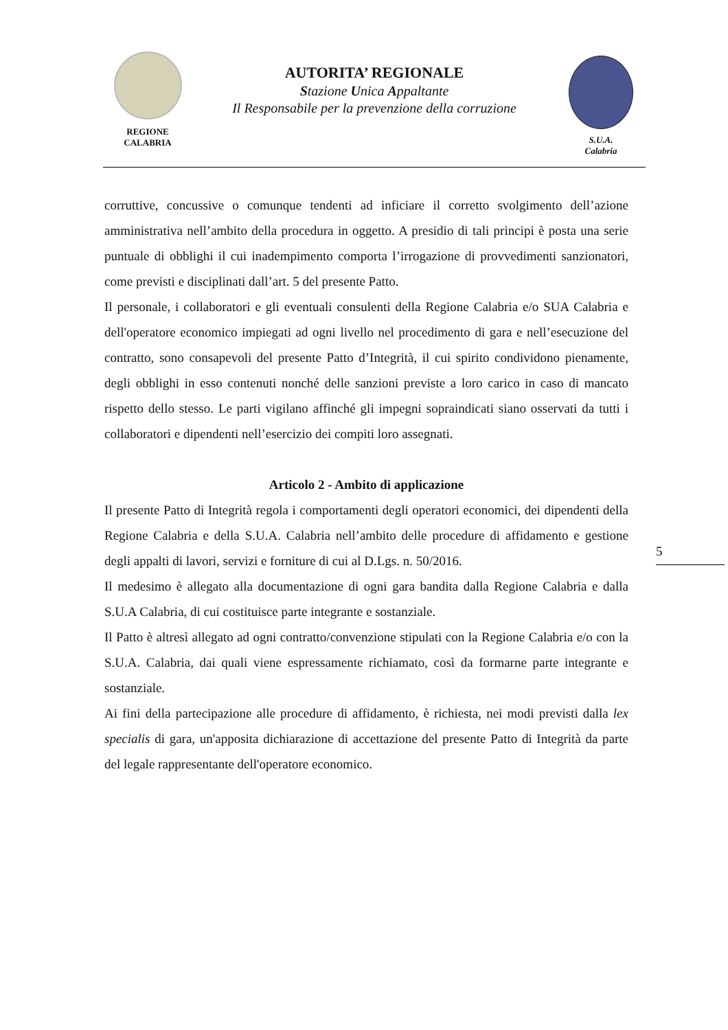REGIONE
CALABRIA
AUTORITA’ REGIONALE
Stazione Unica Appaltante
Il Responsabile per la prevenzione della corruzione
S.U.A.
Calabria
corruttive, concussive o comunque tendenti ad inficiare il corretto svolgimento dell’azione amministrativa nell’ambito della procedura in oggetto. A presidio di tali principi è posta una serie puntuale di obblighi il cui inadempimento comporta l’irrogazione di provvedimenti sanzionatori, come previsti e disciplinati dall’art. 5 del presente Patto.
Il personale, i collaboratori e gli eventuali consulenti della Regione Calabria e/o SUA Calabria e dell'operatore economico impiegati ad ogni livello nel procedimento di gara e nell’esecuzione del contratto, sono consapevoli del presente Patto d’Integrità, il cui spirito condividono pienamente, degli obblighi in esso contenuti nonché delle sanzioni previste a loro carico in caso di mancato rispetto dello stesso. Le parti vigilano affinché gli impegni sopraindicati siano osservati da tutti i collaboratori e dipendenti nell’esercizio dei compiti loro assegnati.
Articolo 2 - Ambito di applicazione
Il presente Patto di Integrità regola i comportamenti degli operatori economici, dei dipendenti della Regione Calabria e della S.U.A. Calabria nell’ambito delle procedure di affidamento e gestione degli appalti di lavori, servizi e forniture di cui al D.Lgs. n. 50/2016.
Il medesimo è allegato alla documentazione di ogni gara bandita dalla Regione Calabria e dalla S.U.A Calabria, di cui costituisce parte integrante e sostanziale.
Il Patto è altresì allegato ad ogni contratto/convenzione stipulati con la Regione Calabria e/o con la S.U.A. Calabria, dai quali viene espressamente richiamato, così da formarne parte integrante e sostanziale.
Ai fini della partecipazione alle procedure di affidamento, è richiesta, nei modi previsti dalla lex specialis di gara, un'apposita dichiarazione di accettazione del presente Patto di Integrità da parte del legale rappresentante dell'operatore economico.
5